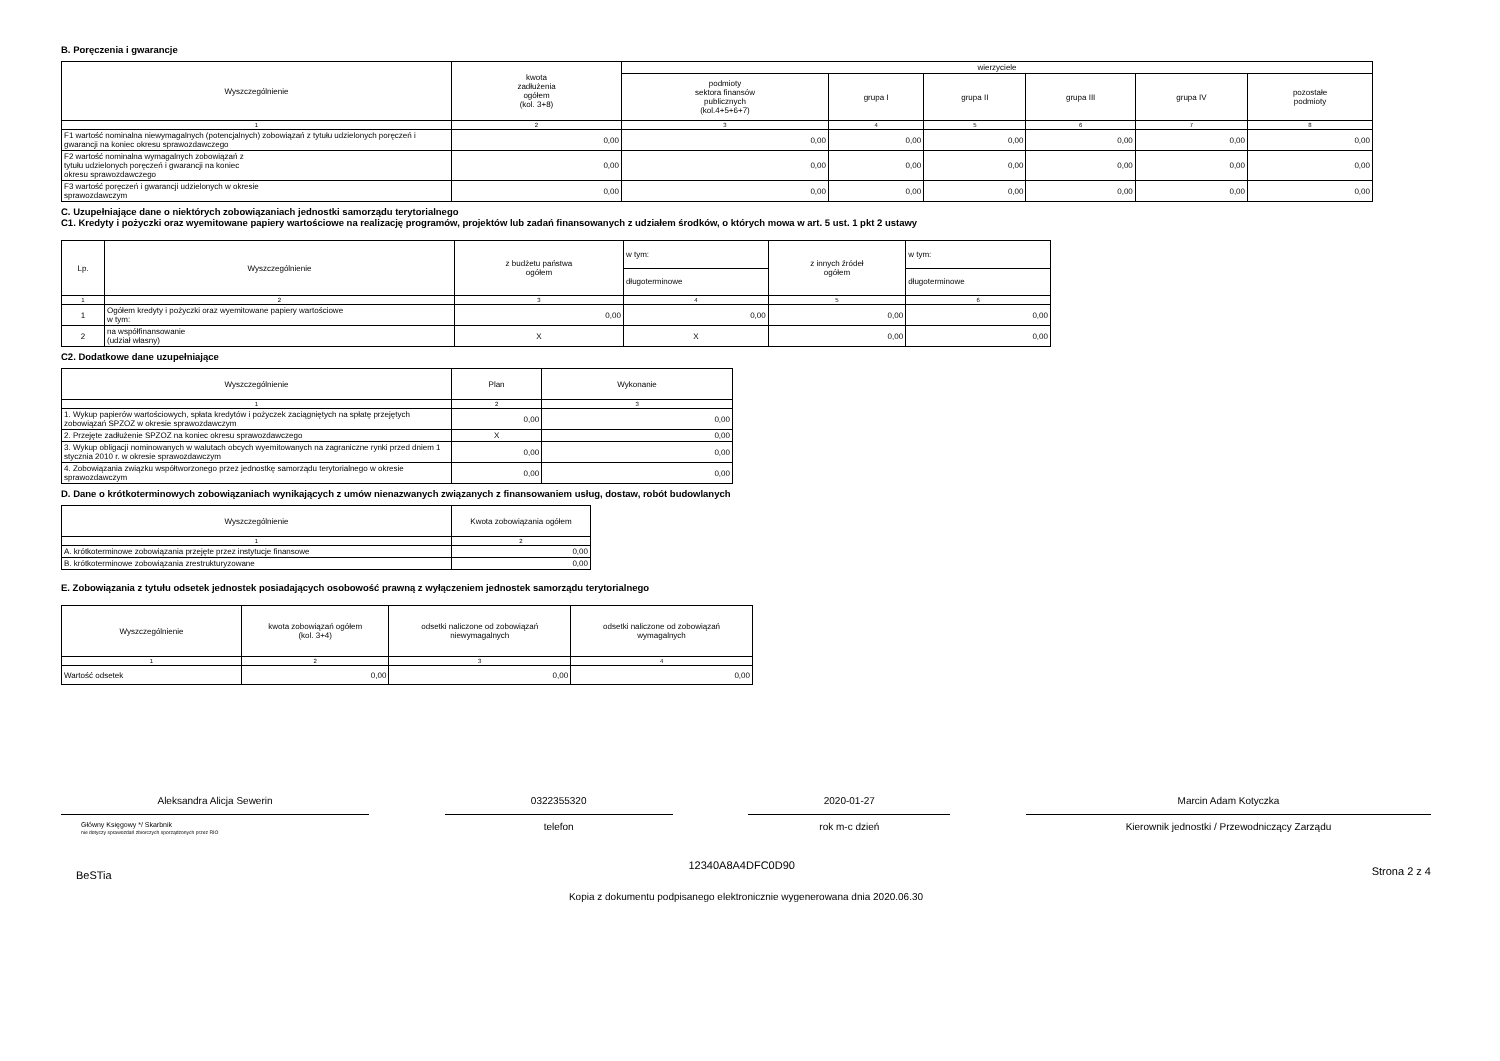B. Poręczenia i gwarancje
| Wyszczególnienie | kwota zadłużenia ogółem (kol. 3+8) | wierzyciele | | | | | |
| --- | --- | --- | --- | --- | --- | --- | --- |
| | | podmioty sektora finansów publicznych (kol.4+5+6+7) | grupa I | grupa II | grupa III | grupa IV | pozostałe podmioty |
| 1 | 2 | 3 | 4 | 5 | 6 | 7 | 8 |
| F1 wartość nominalna niewymagalnych (potencjalnych) zobowiązań z tytułu udzielonych poręczeń i gwarancji na koniec okresu sprawozdawczego | 0,00 | 0,00 | 0,00 | 0,00 | 0,00 | 0,00 | 0,00 |
| F2 wartość nominalna wymagalnych zobowiązań z tytułu udzielonych poręczeń i gwarancji na koniec okresu sprawozdawczego | 0,00 | 0,00 | 0,00 | 0,00 | 0,00 | 0,00 | 0,00 |
| F3 wartość poręczeń i gwarancji udzielonych w okresie sprawozdawczym | 0,00 | 0,00 | 0,00 | 0,00 | 0,00 | 0,00 | 0,00 |
C. Uzupełniające dane o niektórych zobowiązaniach jednostki samorządu terytorialnego
C1. Kredyty i pożyczki oraz wyemitowane papiery wartościowe na realizację programów, projektów lub zadań finansowanych z udziałem środków, o których mowa w art. 5 ust. 1 pkt 2 ustawy
| Lp. | Wyszczególnienie | z budżetu państwa ogółem | w tym: | z innych źródeł ogółem | w tym: |
| --- | --- | --- | --- | --- | --- |
| | | | długoterminowe | | długoterminowe |
| 1 | 2 | 3 | 4 | 5 | 6 |
| 1 | Ogółem kredyty i pożyczki oraz wyemitowane papiery wartościowe w tym: | 0,00 | 0,00 | 0,00 | 0,00 |
| 2 | na współfinansowanie (udział własny) | X | X | 0,00 | 0,00 |
C2. Dodatkowe dane uzupełniające
| Wyszczególnienie | Plan | Wykonanie |
| --- | --- | --- |
| 1 | 2 | 3 |
| 1. Wykup papierów wartościowych, spłata kredytów i pożyczek zaciągniętych na spłatę przejętych zobowiązań SPZOZ w okresie sprawozdawczym | 0,00 | 0,00 |
| 2. Przejęte zadłużenie SPZOZ na koniec okresu sprawozdawczego | X | 0,00 |
| 3. Wykup obligacji nominowanych w walutach obcych wyemitowanych na zagraniczne rynki przed dniem 1 stycznia 2010 r. w okresie sprawozdawczym | 0,00 | 0,00 |
| 4. Zobowiązania związku współtworzonego przez jednostkę samorządu terytorialnego w okresie sprawozdawczym | 0,00 | 0,00 |
D. Dane o krótkoterminowych zobowiązaniach wynikających z umów nienazwanych związanych z finansowaniem usług, dostaw, robót budowlanych
| Wyszczególnienie | Kwota zobowiązania ogółem |
| --- | --- |
| 1 | 2 |
| A. krótkoterminowe zobowiązania przejęte przez instytucje finansowe | 0,00 |
| B. krótkoterminowe zobowiązania zrestrukturyzowane | 0,00 |
E. Zobowiązania z tytułu odsetek jednostek posiadających osobowość prawną z wyłączeniem jednostek samorządu terytorialnego
| Wyszczególnienie | kwota zobowiązań ogółem (kol. 3+4) | odsetki naliczone od zobowiązań niewymagalnych | odsetki naliczone od zobowiązań wymagalnych |
| --- | --- | --- | --- |
| 1 | 2 | 3 | 4 |
| Wartość odsetek | 0,00 | 0,00 | 0,00 |
Aleksandra Alicja Sewerin
Główny Księgowy */ Skarbnik
nie dotyczy sprawozdań zbiorczych sporządzonych przez RIO
0322355320
telefon
2020-01-27
rok m-c dzień
Marcin Adam Kotyczka
Kierownik jednostki / Przewodniczący Zarządu
BeSTia 12340A8A4DFC0D90 Strona 2 z 4
Kopia z dokumentu podpisanego elektronicznie wygenerowana dnia 2020.06.30